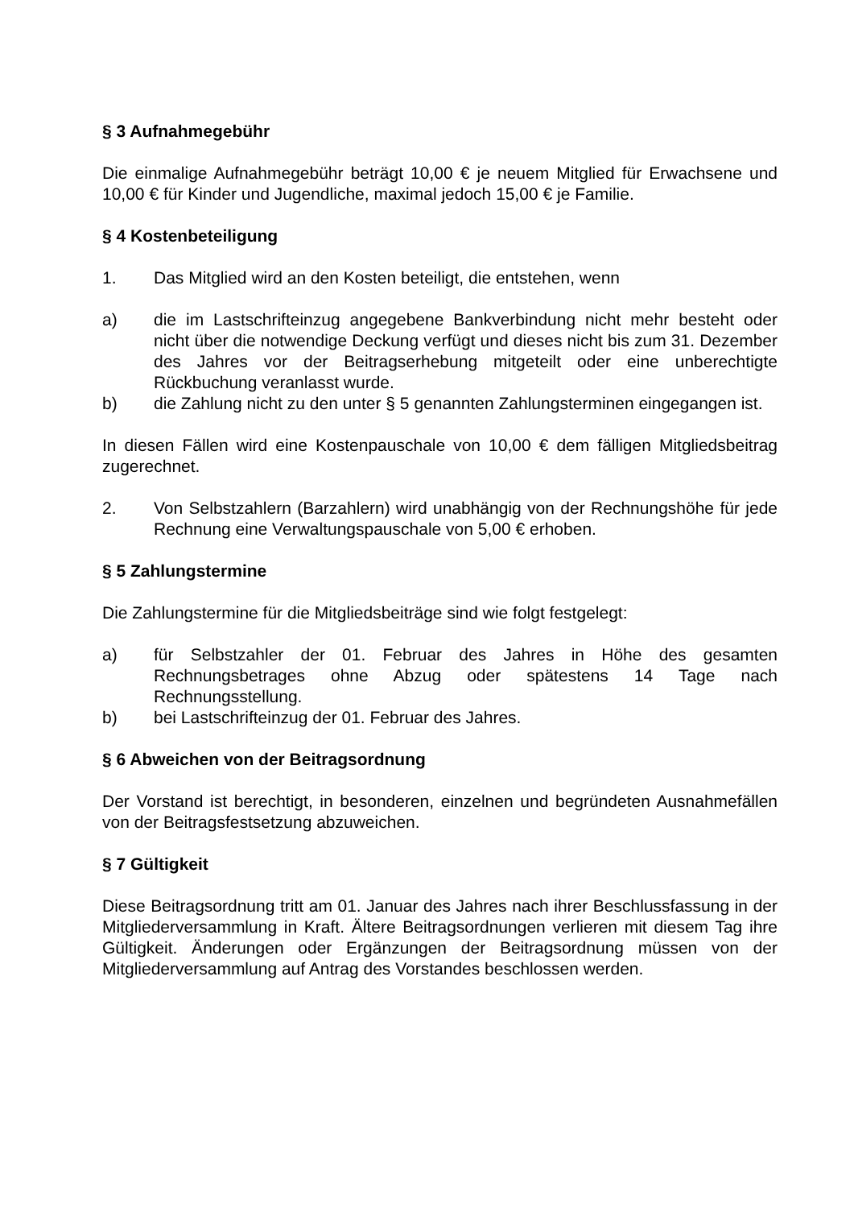§ 3 Aufnahmegebühr
Die einmalige Aufnahmegebühr beträgt 10,00 € je neuem Mitglied für Erwachsene und 10,00 € für Kinder und Jugendliche, maximal jedoch 15,00 € je Familie.
§ 4 Kostenbeteiligung
1. Das Mitglied wird an den Kosten beteiligt, die entstehen, wenn
a) die im Lastschrifteinzug angegebene Bankverbindung nicht mehr besteht oder nicht über die notwendige Deckung verfügt und dieses nicht bis zum 31. Dezember des Jahres vor der Beitragserhebung mitgeteilt oder eine unberechtigte Rückbuchung veranlasst wurde.
b) die Zahlung nicht zu den unter § 5 genannten Zahlungsterminen eingegangen ist.
In diesen Fällen wird eine Kostenpauschale von 10,00 € dem fälligen Mitgliedsbeitrag zugerechnet.
2. Von Selbstzahlern (Barzahlern) wird unabhängig von der Rechnungshöhe für jede Rechnung eine Verwaltungspauschale von 5,00 € erhoben.
§ 5 Zahlungstermine
Die Zahlungstermine für die Mitgliedsbeiträge sind wie folgt festgelegt:
a) für Selbstzahler der 01. Februar des Jahres in Höhe des gesamten Rechnungsbetrages ohne Abzug oder spätestens 14 Tage nach Rechnungsstellung.
b) bei Lastschrifteinzug der 01. Februar des Jahres.
§ 6 Abweichen von der Beitragsordnung
Der Vorstand ist berechtigt, in besonderen, einzelnen und begründeten Ausnahmefällen von der Beitragsfestsetzung abzuweichen.
§ 7 Gültigkeit
Diese Beitragsordnung tritt am 01. Januar des Jahres nach ihrer Beschlussfassung in der Mitgliederversammlung in Kraft. Ältere Beitragsordnungen verlieren mit diesem Tag ihre Gültigkeit. Änderungen oder Ergänzungen der Beitragsordnung müssen von der Mitgliederversammlung auf Antrag des Vorstandes beschlossen werden.